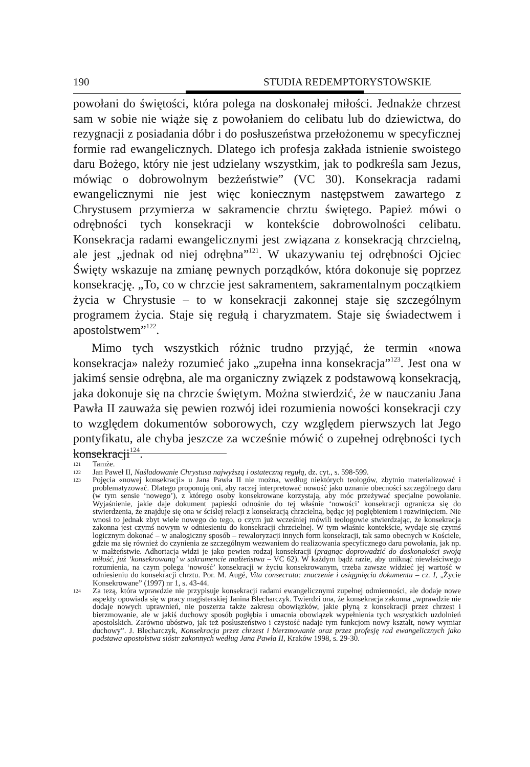190 STUDIA REDEMPTORYSTOWSKIE
powołani do świętości, która polega na doskonałej miłości. Jednakże chrzest sam w sobie nie wiąże się z powołaniem do celibatu lub do dziewictwa, do rezygnacji z posiadania dóbr i do posłuszeństwa przełożonemu w specyficznej formie rad ewangelicznych. Dlatego ich profesja zakłada istnienie swoistego daru Bożego, który nie jest udzielany wszystkim, jak to podkreśla sam Jezus, mówiąc o dobrowolnym bezżeństwie” (VC 30). Konsekracja radami ewangelicznymi nie jest więc koniecznym następstwem zawartego z Chrystusem przymierza w sakramencie chrztu świętego. Papież mówi o odrębności tych konsekracji w kontekście dobrowolności celibatu. Konsekracja radami ewangelicznymi jest związana z konsekracją chrzcielną, ale jest „jednak od niej odrębna”<sup>121</sup>. W ukazywaniu tej odrębności Ojciec Święty wskazuje na zmianę pewnych porządków, która dokonuje się poprzez konsekrację. „To, co w chrzcie jest sakramentem, sakramentalnym początkiem życia w Chrystusie – to w konsekracji zakonnej staje się szczególnym programem życia. Staje się regułą i charyzmatem. Staje się świadectwem i apostolstwem”<sup>122</sup>.
Mimo tych wszystkich różnic trudno przyjąć, że termin «nowa konsekracja» należy rozumieć jako „zupełna inna konsekracja”<sup>123</sup>. Jest ona w jakimś sensie odrębna, ale ma organiczny związek z podstawową konsekracją, jaka dokonuje się na chrzcie świętym. Można stwierdzić, że w nauczaniu Jana Pawła II zauważa się pewien rozwój idei rozumienia nowości konsekracji czy to względem dokumentów soborowych, czy względem pierwszych lat Jego pontyfikatu, ale chyba jeszcze za wcześnie mówić o zupełnej odrębności tych konsekracji<sup>124</sup>.
121 Tamże.
122 Jan Paweł II, Naśladowanie Chrystusa najwyższą i ostateczną regułą, dz. cyt., s. 598-599.
123 Pojęcia «nowej konsekracji» u Jana Pawła II nie można, według niektórych teologów, zbytnio materializować i problematyzować. Dlatego proponują oni, aby raczej interpretować nowość jako uznanie obecności szczególnego daru (w tym sensie ‘nowego’), z którego osoby konsekrowane korzystają, aby móc przeżywać specjalne powołanie. Wyjaśnienie, jakie daje dokument papieski odnośnie do tej właśnie ‘nowości’ konsekracji ogranicza się do stwierdzenia, że znajduje się ona w ścisłej relacji z konsekracją chrzcielną, będąc jej pogłębieniem i rozwinięciem. Nie wnosi to jednak zbyt wiele nowego do tego, o czym już wcześniej mówili teologowie stwierdzając, że konsekracja zakonna jest czymś nowym w odniesieniu do konsekracji chrzcielnej. W tym właśnie kontekście, wydaje się czymś logicznym dokonać – w analogiczny sposób – rewaloryzacji innych form konsekracji, tak samo obecnych w Kościele, gdzie ma się również do czynienia ze szczególnym wezwaniem do realizowania specyficznego daru powołania, jak np. w małżeństwie. Adhortacja widzi je jako pewien rodzaj konsekracji (pragnąc doprowadzić do doskonałości swoją miłość, już ‘konsekrowaną’ w sakramencie małżeństwa – VC 62). W każdym bądź razie, aby uniknąć niewłaściwego rozumienia, na czym polega ‘nowość’ konsekracji w życiu konsekrowanym, trzeba zawsze widzieć jej wartość w odniesieniu do konsekracji chrztu. Por. M. Augé, Vita consecrata: znaczenie i osiągnięcia dokumentu – cz. I, „Życie Konsekrowane” (1997) nr 1, s. 43-44.
124 Za tezą, która wprawdzie nie przypisuje konsekracji radami ewangelicznymi zupełnej odmienności, ale dodaje nowe aspekty opowiada się w pracy magisterskiej Janina Blecharczyk. Twierdzi ona, że konsekracja zakonna „wprawdzie nie dodaje nowych uprawnień, nie poszerza także zakresu obowiązków, jakie płyną z konsekracji przez chrzest i bierzmowanie, ale w jakiś duchowy sposób pogłębia i umacnia obowiązek wypełnienia tych wszystkich uzdolnień apostolskich. Zarówno ubóstwo, jak też posłuszeństwo i czystość nadaje tym funkcjom nowy kształt, nowy wymiar duchowy”. J. Blecharczyk, Konsekracja przez chrzest i bierzmowanie oraz przez profesję rad ewangelicznych jako podstawa apostolstwa sióstr zakonnych według Jana Pawła II, Kraków 1998, s. 29-30.